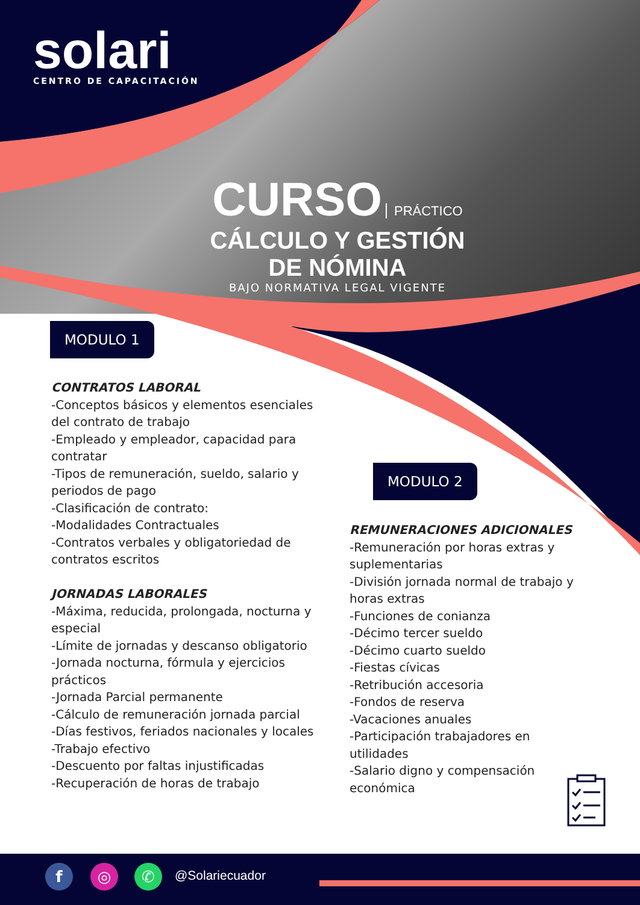solari
CENTRO DE CAPACITACIÓN
CURSO PRÁCTICO
CÁLCULO Y GESTIÓN DE NÓMINA
BAJO NORMATIVA LEGAL VIGENTE
MODULO 1
MODULO 2
CONTRATOS LABORAL
-Conceptos básicos y elementos esenciales del contrato de trabajo
-Empleado y empleador, capacidad para contratar
-Tipos de remuneración, sueldo, salario y periodos de pago
-Clasificación de contrato:
-Modalidades Contractuales
-Contratos verbales y obligatoriedad de contratos escritos
JORNADAS LABORALES
-Máxima, reducida, prolongada, nocturna y especial
-Límite de jornadas y descanso obligatorio
-Jornada nocturna, fórmula y ejercicios prácticos
-Jornada Parcial permanente
-Cálculo de remuneración jornada parcial
-Días festivos, feriados nacionales y locales
-Trabajo efectivo
-Descuento por faltas injustificadas
-Recuperación de horas de trabajo
REMUNERACIONES ADICIONALES
-Remuneración por horas extras y suplementarias
-División jornada normal de trabajo y horas extras
-Funciones de conianza
-Décimo tercer sueldo
-Décimo cuarto sueldo
-Fiestas cívicas
-Retribución accesoria
-Fondos de reserva
-Vacaciones anuales
-Participación trabajadores en utilidades
-Salario digno y compensación económica
f ◎ ✆ @Solariecuador